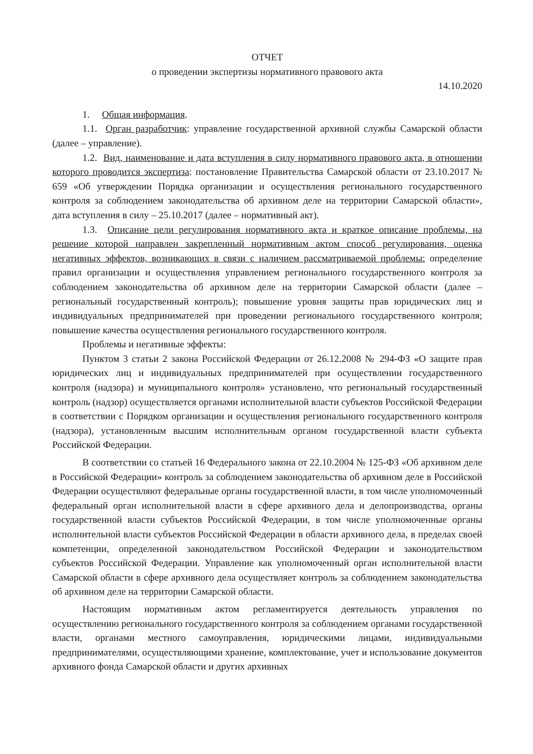ОТЧЕТ
о проведении экспертизы нормативного правового акта
14.10.2020
1. Общая информация.
1.1. Орган разработчик: управление государственной архивной службы Самарской области (далее – управление).
1.2. Вид, наименование и дата вступления в силу нормативного правового акта, в отношении которого проводится экспертиза: постановление Правительства Самарской области от 23.10.2017 № 659 «Об утверждении Порядка организации и осуществления регионального государственного контроля за соблюдением законодательства об архивном деле на территории Самарской области», дата вступления в силу – 25.10.2017 (далее – нормативный акт).
1.3. Описание цели регулирования нормативного акта и краткое описание проблемы, на решение которой направлен закрепленный нормативным актом способ регулирования, оценка негативных эффектов, возникающих в связи с наличием рассматриваемой проблемы: определение правил организации и осуществления управлением регионального государственного контроля за соблюдением законодательства об архивном деле на территории Самарской области (далее – региональный государственный контроль); повышение уровня защиты прав юридических лиц и индивидуальных предпринимателей при проведении регионального государственного контроля; повышение качества осуществления регионального государственного контроля.
Проблемы и негативные эффекты:
Пунктом 3 статьи 2 закона Российской Федерации от 26.12.2008 № 294-ФЗ «О защите прав юридических лиц и индивидуальных предпринимателей при осуществлении государственного контроля (надзора) и муниципального контроля» установлено, что региональный государственный контроль (надзор) осуществляется органами исполнительной власти субъектов Российской Федерации в соответствии с Порядком организации и осуществления регионального государственного контроля (надзора), установленным высшим исполнительным органом государственной власти субъекта Российской Федерации.
В соответствии со статьей 16 Федерального закона от 22.10.2004 № 125-ФЗ «Об архивном деле в Российской Федерации» контроль за соблюдением законодательства об архивном деле в Российской Федерации осуществляют федеральные органы государственной власти, в том числе уполномоченный федеральный орган исполнительной власти в сфере архивного дела и делопроизводства, органы государственной власти субъектов Российской Федерации, в том числе уполномоченные органы исполнительной власти субъектов Российской Федерации в области архивного дела, в пределах своей компетенции, определенной законодательством Российской Федерации и законодательством субъектов Российской Федерации. Управление как уполномоченный орган исполнительной власти Самарской области в сфере архивного дела осуществляет контроль за соблюдением законодательства об архивном деле на территории Самарской области.
Настоящим нормативным актом регламентируется деятельность управления по осуществлению регионального государственного контроля за соблюдением органами государственной власти, органами местного самоуправления, юридическими лицами, индивидуальными предпринимателями, осуществляющими хранение, комплектование, учет и использование документов архивного фонда Самарской области и других архивных